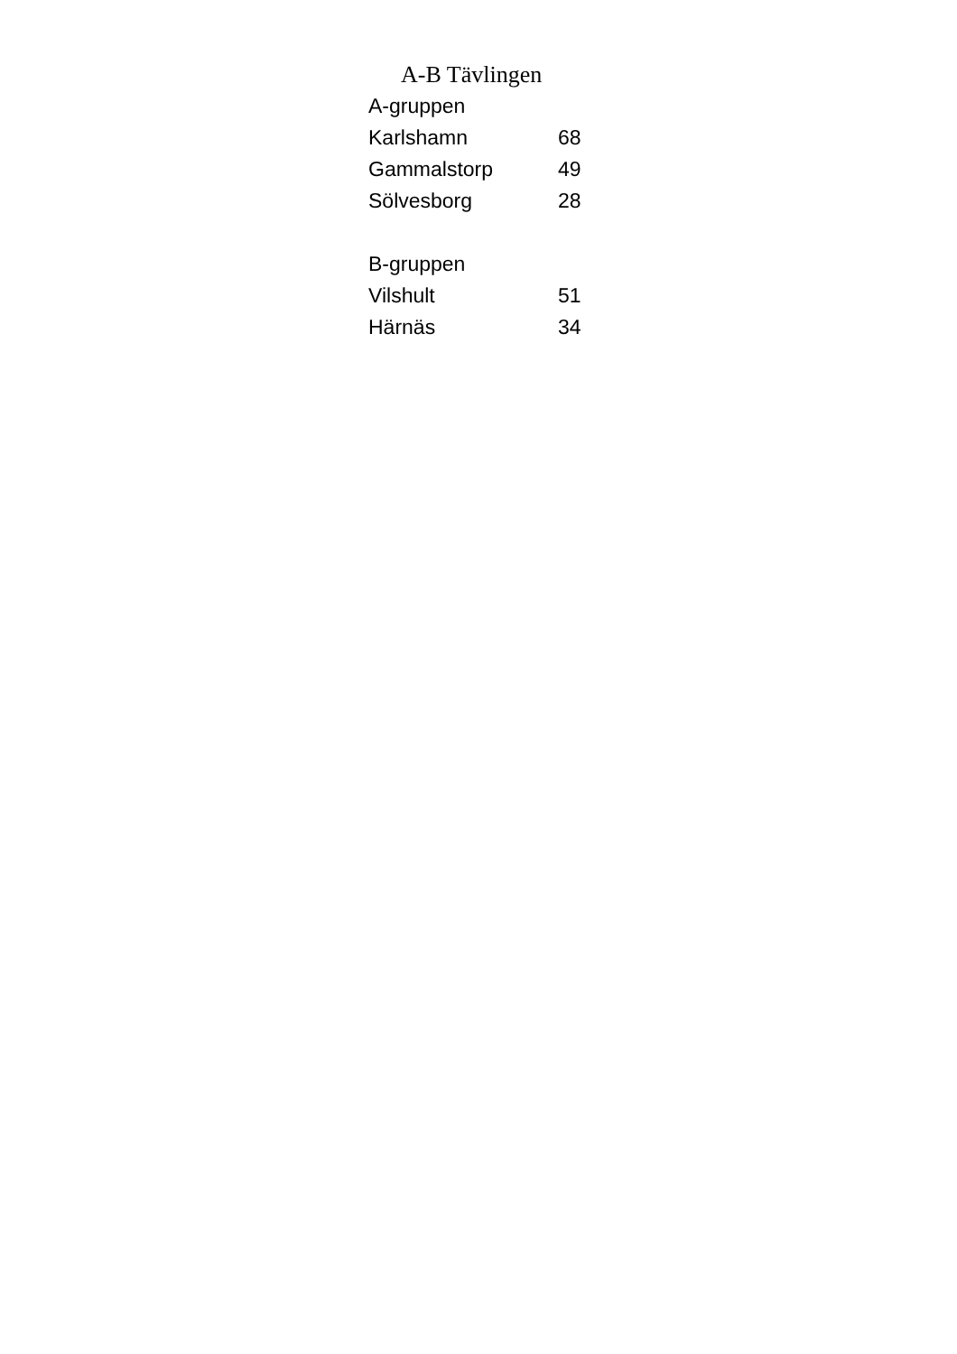A-B Tävlingen
| A-gruppen | |
| Karlshamn | 68 |
| Gammalstorp | 49 |
| Sölvesborg | 28 |
| B-gruppen | |
| Vilshult | 51 |
| Härnäs | 34 |